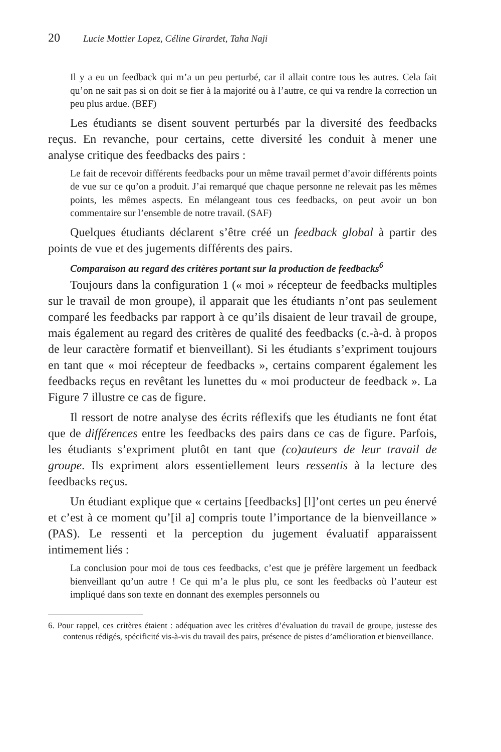20 Lucie Mottier Lopez, Céline Girardet, Taha Naji
Il y a eu un feedback qui m’a un peu perturbé, car il allait contre tous les autres. Cela fait qu’on ne sait pas si on doit se fier à la majorité ou à l’autre, ce qui va rendre la correction un peu plus ardue. (BEF)
Les étudiants se disent souvent perturbés par la diversité des feedbacks reçus. En revanche, pour certains, cette diversité les conduit à mener une analyse critique des feedbacks des pairs :
Le fait de recevoir différents feedbacks pour un même travail permet d’avoir différents points de vue sur ce qu’on a produit. J’ai remarqué que chaque personne ne relevait pas les mêmes points, les mêmes aspects. En mélangeant tous ces feedbacks, on peut avoir un bon commentaire sur l’ensemble de notre travail. (SAF)
Quelques étudiants déclarent s’être créé un feedback global à partir des points de vue et des jugements différents des pairs.
Comparaison au regard des critères portant sur la production de feedbacks<sup>6</sup>
Toujours dans la configuration 1 (« moi » récepteur de feedbacks multiples sur le travail de mon groupe), il apparait que les étudiants n’ont pas seulement comparé les feedbacks par rapport à ce qu’ils disaient de leur travail de groupe, mais également au regard des critères de qualité des feedbacks (c.-à-d. à propos de leur caractère formatif et bienveillant). Si les étudiants s’expriment toujours en tant que « moi récepteur de feedbacks », certains comparent également les feedbacks reçus en revêtant les lunettes du « moi producteur de feedback ». La Figure 7 illustre ce cas de figure.
Il ressort de notre analyse des écrits réflexifs que les étudiants ne font état que de différences entre les feedbacks des pairs dans ce cas de figure. Parfois, les étudiants s’expriment plutôt en tant que (co)auteurs de leur travail de groupe. Ils expriment alors essentiellement leurs ressentis à la lecture des feedbacks reçus.
Un étudiant explique que « certains [feedbacks] [l]’ont certes un peu énervé et c’est à ce moment qu’[il a] compris toute l’importance de la bienveillance » (PAS). Le ressenti et la perception du jugement évaluatif apparaissent intimement liés :
La conclusion pour moi de tous ces feedbacks, c’est que je préfère largement un feedback bienveillant qu’un autre ! Ce qui m’a le plus plu, ce sont les feedbacks où l’auteur est impliqué dans son texte en donnant des exemples personnels ou
6. Pour rappel, ces critères étaient : adéquation avec les critères d’évaluation du travail de groupe, justesse des contenus rédigés, spécificité vis-à-vis du travail des pairs, présence de pistes d’amélioration et bienveillance.